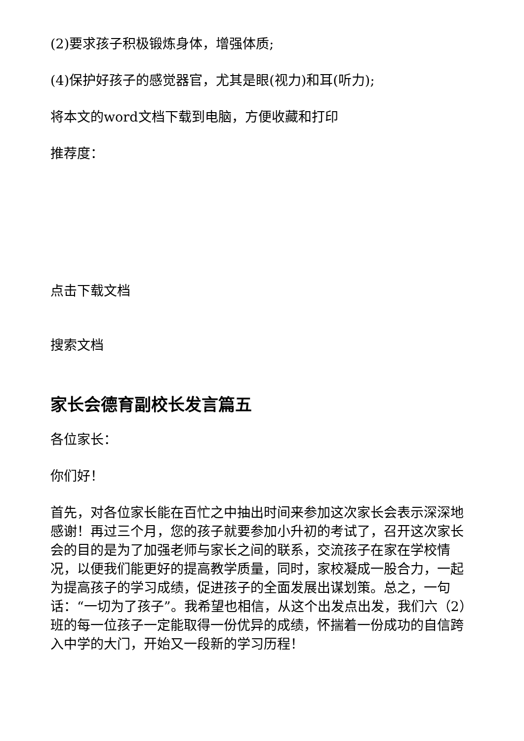(2)要求孩子积极锻炼身体，增强体质;
(4)保护好孩子的感觉器官，尤其是眼(视力)和耳(听力);
将本文的word文档下载到电脑，方便收藏和打印
推荐度：
点击下载文档
搜索文档
家长会德育副校长发言篇五
各位家长：
你们好！
首先，对各位家长能在百忙之中抽出时间来参加这次家长会表示深深地感谢！再过三个月，您的孩子就要参加小升初的考试了，召开这次家长会的目的是为了加强老师与家长之间的联系，交流孩子在家在学校情况，以便我们能更好的提高教学质量，同时，家校凝成一股合力，一起为提高孩子的学习成绩，促进孩子的全面发展出谋划策。总之，一句话：“一切为了孩子”。我希望也相信，从这个出发点出发，我们六（2）班的每一位孩子一定能取得一份优异的成绩，怀揣着一份成功的自信跨入中学的大门，开始又一段新的学习历程！